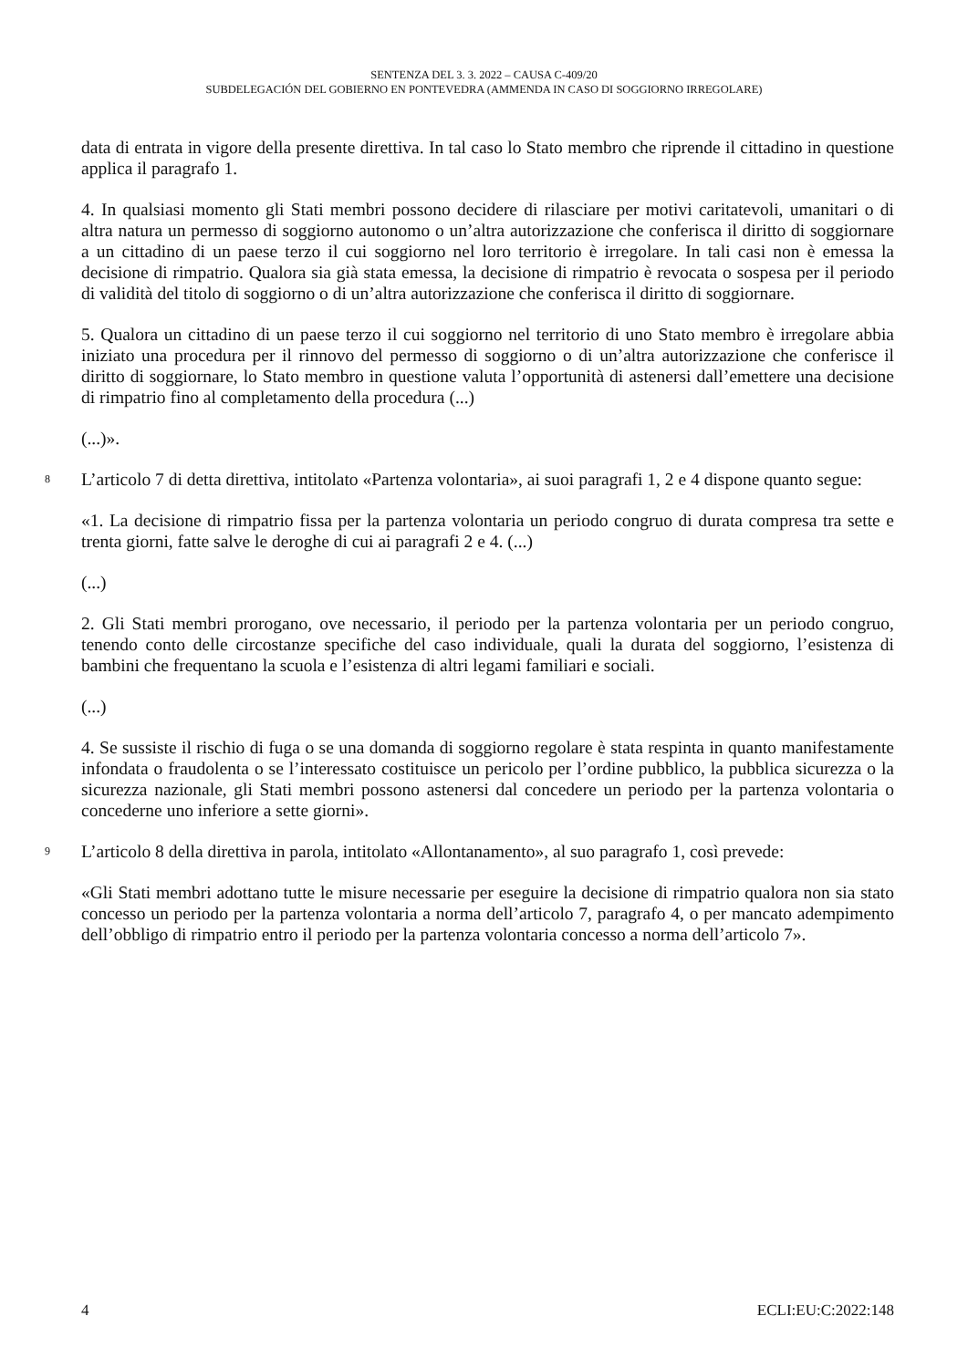SENTENZA DEL 3. 3. 2022 – CAUSA C-409/20
SUBDELEGACIÓN DEL GOBIERNO EN PONTEVEDRA (AMMENDA IN CASO DI SOGGIORNO IRREGOLARE)
data di entrata in vigore della presente direttiva. In tal caso lo Stato membro che riprende il cittadino in questione applica il paragrafo 1.
4. In qualsiasi momento gli Stati membri possono decidere di rilasciare per motivi caritatevoli, umanitari o di altra natura un permesso di soggiorno autonomo o un’altra autorizzazione che conferisca il diritto di soggiornare a un cittadino di un paese terzo il cui soggiorno nel loro territorio è irregolare. In tali casi non è emessa la decisione di rimpatrio. Qualora sia già stata emessa, la decisione di rimpatrio è revocata o sospesa per il periodo di validità del titolo di soggiorno o di un’altra autorizzazione che conferisca il diritto di soggiornare.
5. Qualora un cittadino di un paese terzo il cui soggiorno nel territorio di uno Stato membro è irregolare abbia iniziato una procedura per il rinnovo del permesso di soggiorno o di un’altra autorizzazione che conferisce il diritto di soggiornare, lo Stato membro in questione valuta l’opportunità di astenersi dall’emettere una decisione di rimpatrio fino al completamento della procedura (...)
(...)».
8 L’articolo 7 di detta direttiva, intitolato «Partenza volontaria», ai suoi paragrafi 1, 2 e 4 dispone quanto segue:
«1. La decisione di rimpatrio fissa per la partenza volontaria un periodo congruo di durata compresa tra sette e trenta giorni, fatte salve le deroghe di cui ai paragrafi 2 e 4. (...)
(...)
2. Gli Stati membri prorogano, ove necessario, il periodo per la partenza volontaria per un periodo congruo, tenendo conto delle circostanze specifiche del caso individuale, quali la durata del soggiorno, l’esistenza di bambini che frequentano la scuola e l’esistenza di altri legami familiari e sociali.
(...)
4. Se sussiste il rischio di fuga o se una domanda di soggiorno regolare è stata respinta in quanto manifestamente infondata o fraudolenta o se l’interessato costituisce un pericolo per l’ordine pubblico, la pubblica sicurezza o la sicurezza nazionale, gli Stati membri possono astenersi dal concedere un periodo per la partenza volontaria o concederne uno inferiore a sette giorni».
9 L’articolo 8 della direttiva in parola, intitolato «Allontanamento», al suo paragrafo 1, così prevede:
«Gli Stati membri adottano tutte le misure necessarie per eseguire la decisione di rimpatrio qualora non sia stato concesso un periodo per la partenza volontaria a norma dell’articolo 7, paragrafo 4, o per mancato adempimento dell’obbligo di rimpatrio entro il periodo per la partenza volontaria concesso a norma dell’articolo 7».
4 ECLI:EU:C:2022:148